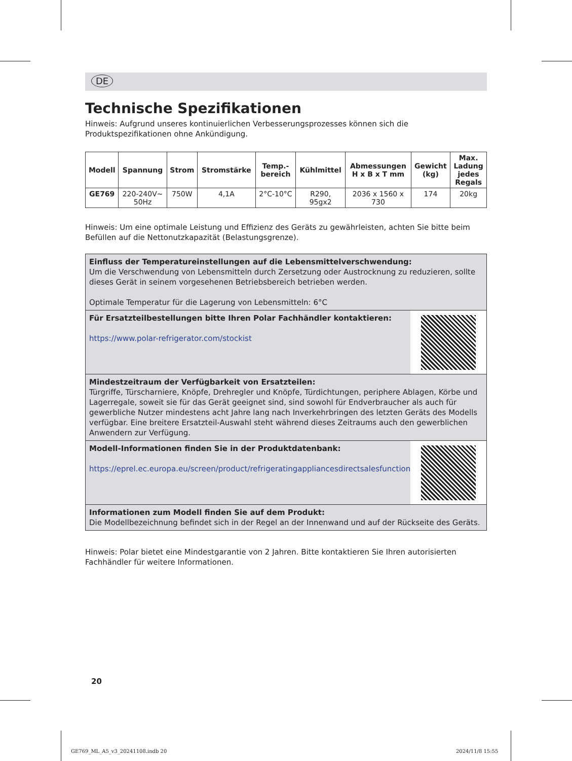DE
Technische Spezifikationen
Hinweis: Aufgrund unseres kontinuierlichen Verbesserungsprozesses können sich die Produktspezifikationen ohne Ankündigung.
| Modell | Spannung | Strom | Stromstärke | Temp.- bereich | Kühlmittel | Abmessungen H x B x T mm | Gewicht (kg) | Max. Ladung jedes Regals |
| --- | --- | --- | --- | --- | --- | --- | --- | --- |
| GE769 | 220-240V~ 50Hz | 750W | 4,1A | 2°C-10°C | R290, 95gx2 | 2036 x 1560 x 730 | 174 | 20kg |
Hinweis: Um eine optimale Leistung und Effizienz des Geräts zu gewährleisten, achten Sie bitte beim Befüllen auf die Nettonutzkapazität (Belastungsgrenze).
Einfluss der Temperatureinstellungen auf die Lebensmittelverschwendung:
Um die Verschwendung von Lebensmitteln durch Zersetzung oder Austrocknung zu reduzieren, sollte dieses Gerät in seinem vorgesehenen Betriebsbereich betrieben werden.
Optimale Temperatur für die Lagerung von Lebensmitteln: 6°C
Für Ersatzteilbestellungen bitte Ihren Polar Fachhändler kontaktieren:
https://www.polar-refrigerator.com/stockist
Mindestzeitraum der Verfügbarkeit von Ersatzteilen:
Türgriffe, Türscharniere, Knöpfe, Drehregler und Knöpfe, Türdichtungen, periphere Ablagen, Körbe und Lagerregale, soweit sie für das Gerät geeignet sind, sind sowohl für Endverbraucher als auch für gewerbliche Nutzer mindestens acht Jahre lang nach Inverkehrbringen des letzten Geräts des Modells verfügbar. Eine breitere Ersatzteil-Auswahl steht während dieses Zeitraums auch den gewerblichen Anwendern zur Verfügung.
Modell-Informationen finden Sie in der Produktdatenbank:
https://eprel.ec.europa.eu/screen/product/refrigeratingappliancesdirectsalesfunction
Informationen zum Modell finden Sie auf dem Produkt:
Die Modellbezeichnung befindet sich in der Regel an der Innenwand und auf der Rückseite des Geräts.
Hinweis: Polar bietet eine Mindestgarantie von 2 Jahren. Bitte kontaktieren Sie Ihren autorisierten Fachhändler für weitere Informationen.
20
GE769_ML_A5_v3_20241108.indb 20
2024/11/8 15:55